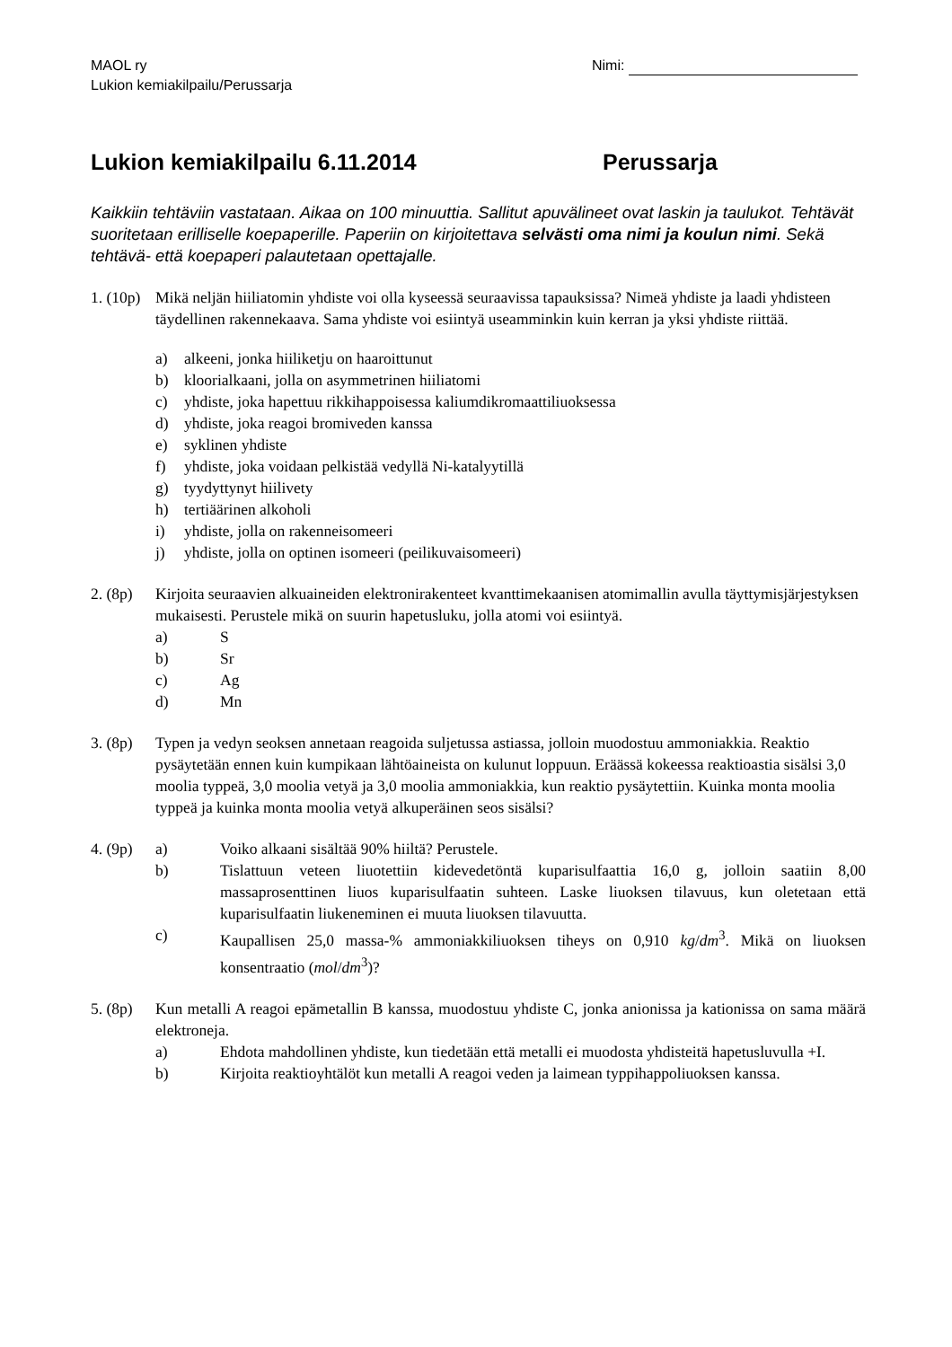MAOL ry
Lukion kemiakilpailu/Perussarja
Nimi:
Lukion kemiakilpailu 6.11.2014 Perussarja
Kaikkiin tehtäviin vastataan. Aikaa on 100 minuuttia. Sallitut apuvälineet ovat laskin ja taulukot. Tehtävät suoritetaan erilliselle koepaperille. Paperiin on kirjoitettava selvästi oma nimi ja koulun nimi. Sekä tehtävä- että koepaperi palautetaan opettajalle.
1. (10p)
Mikä neljän hiiliatomin yhdiste voi olla kyseessä seuraavissa tapauksissa? Nimeä yhdiste ja laadi yhdisteen täydellinen rakennekaava. Sama yhdiste voi esiintyä useamminkin kuin kerran ja yksi yhdiste riittää.
a) alkeeni, jonka hiiliketju on haaroittunut
b) kloorialkaani, jolla on asymmetrinen hiiliatomi
c) yhdiste, joka hapettuu rikkihappoisessa kaliumdikromaattiliuoksessa
d) yhdiste, joka reagoi bromiveden kanssa
e) syklinen yhdiste
f) yhdiste, joka voidaan pelkistää vedyllä Ni-katalyytillä
g) tyydyttynyt hiilivety
h) tertiäärinen alkoholi
i) yhdiste, jolla on rakenneisomeeri
j) yhdiste, jolla on optinen isomeeri (peilikuvaisomeeri)
2. (8p)
Kirjoita seuraavien alkuaineiden elektronirakenteet kvanttimekaanisen atomimallin avulla täyttymisjärjestyksen mukaisesti. Perustele mikä on suurin hapetusluku, jolla atomi voi esiintyä.
a) S
b) Sr
c) Ag
d) Mn
3. (8p)
Typen ja vedyn seoksen annetaan reagoida suljetussa astiassa, jolloin muodostuu ammoniakkia. Reaktio pysäytetään ennen kuin kumpikaan lähtöaineista on kulunut loppuun. Eräässä kokeessa reaktioastia sisälsi 3,0 moolia typpeä, 3,0 moolia vetyä ja 3,0 moolia ammoniakkia, kun reaktio pysäytettiin. Kuinka monta moolia typpeä ja kuinka monta moolia vetyä alkuperäinen seos sisälsi?
4. (9p)
a) Voiko alkaani sisältää 90% hiiltä? Perustele.
b) Tislattuun veteen liuotettiin kidevedetöntä kuparisulfaattia 16,0 g, jolloin saatiin 8,00 massaprosenttinen liuos kuparisulfaatin suhteen. Laske liuoksen tilavuus, kun oletetaan että kuparisulfaatin liukeneminen ei muuta liuoksen tilavuutta.
c) Kaupallisen 25,0 massa-% ammoniakkiliuoksen tiheys on 0,910 kg/dm<sup>3</sup>. Mikä on liuoksen konsentraatio (mol/dm<sup>3</sup>)?
5. (8p)
Kun metalli A reagoi epämetallin B kanssa, muodostuu yhdiste C, jonka anionissa ja kationissa on sama määrä elektroneja.
a) Ehdota mahdollinen yhdiste, kun tiedetään että metalli ei muodosta yhdisteitä hapetusluvulla +I.
b) Kirjoita reaktioyhtälöt kun metalli A reagoi veden ja laimean typpihappoliuoksen kanssa.